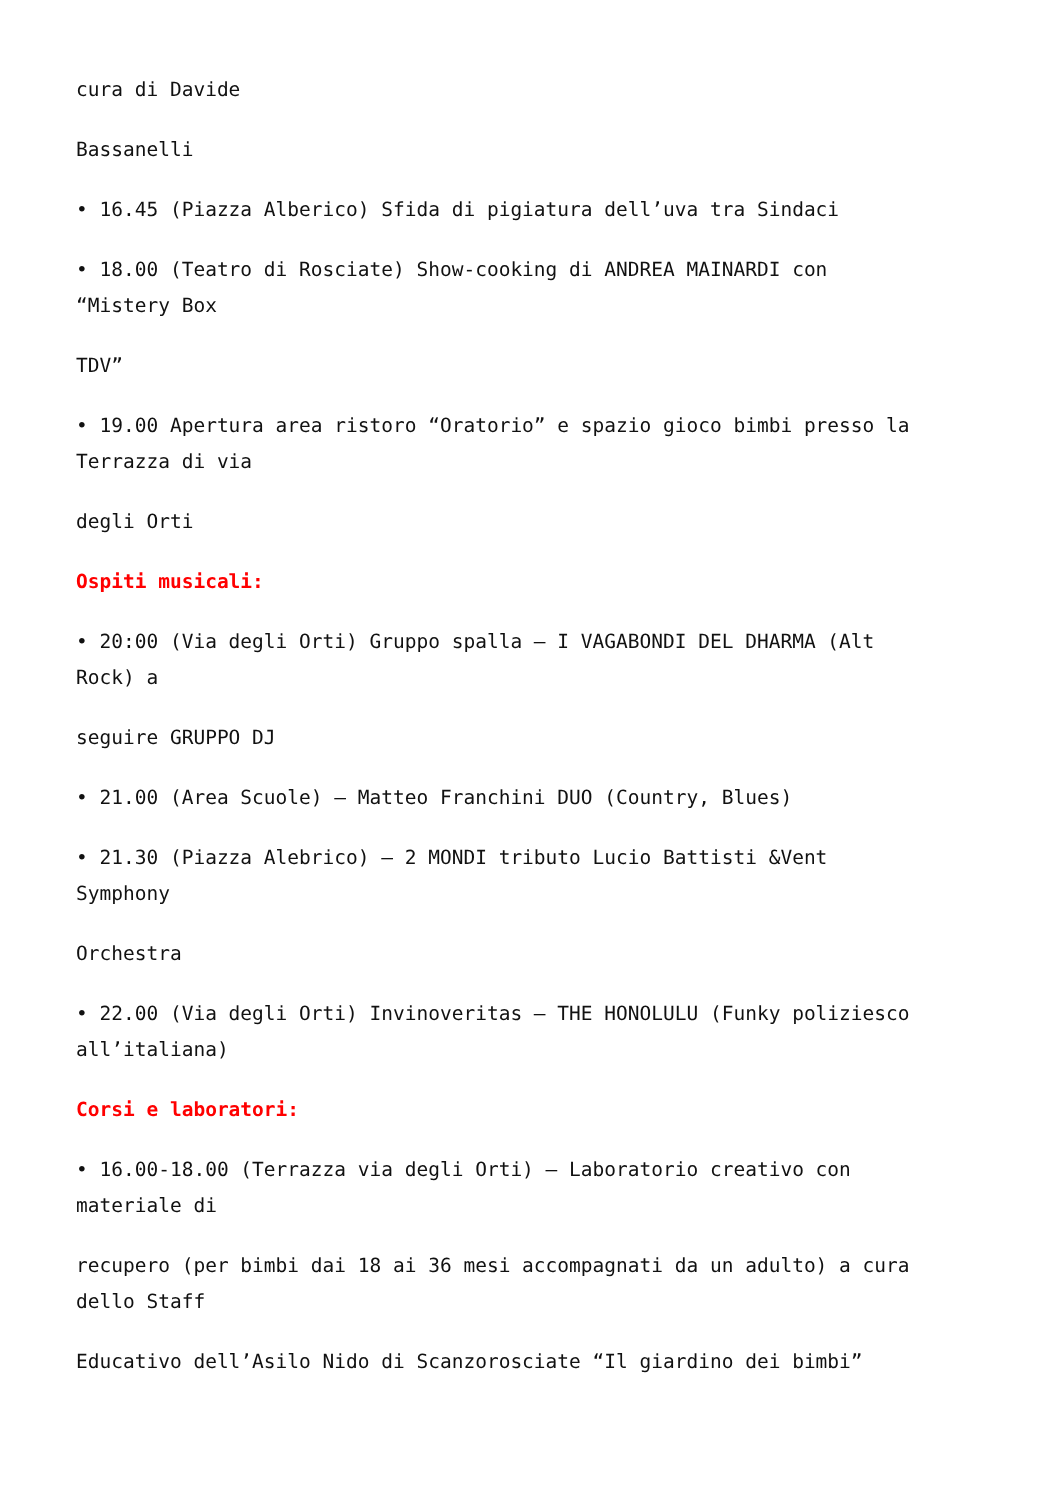cura di Davide
Bassanelli
• 16.45 (Piazza Alberico) Sfida di pigiatura dell’uva tra Sindaci
• 18.00 (Teatro di Rosciate) Show-cooking di ANDREA MAINARDI con
“Mistery Box
TDV”
• 19.00 Apertura area ristoro “Oratorio” e spazio gioco bimbi presso la
Terrazza di via
degli Orti
Ospiti musicali:
• 20:00 (Via degli Orti) Gruppo spalla – I VAGABONDI DEL DHARMA (Alt
Rock) a
seguire GRUPPO DJ
• 21.00 (Area Scuole) – Matteo Franchini DUO (Country, Blues)
• 21.30 (Piazza Alebrico) – 2 MONDI tributo Lucio Battisti &Vent
Symphony
Orchestra
• 22.00 (Via degli Orti) Invinoveritas – THE HONOLULU (Funky poliziesco
all’italiana)
Corsi e laboratori:
• 16.00-18.00 (Terrazza via degli Orti) – Laboratorio creativo con
materiale di
recupero (per bimbi dai 18 ai 36 mesi accompagnati da un adulto) a cura
dello Staff
Educativo dell’Asilo Nido di Scanzorosciate “Il giardino dei bimbi”